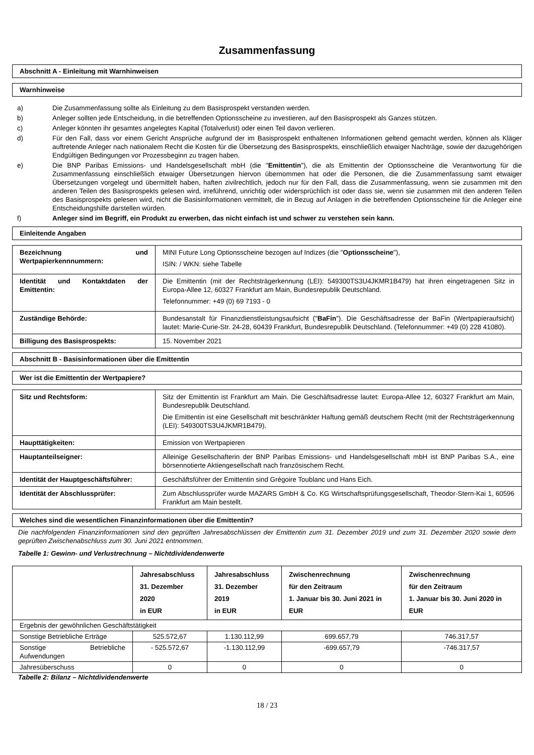Zusammenfassung
Abschnitt A - Einleitung mit Warnhinweisen
Warnhinweise
a) Die Zusammenfassung sollte als Einleitung zu dem Basisprospekt verstanden werden.
b) Anleger sollten jede Entscheidung, in die betreffenden Optionsscheine zu investieren, auf den Basisprospekt als Ganzes stützen.
c) Anleger könnten ihr gesamtes angelegtes Kapital (Totalverlust) oder einen Teil davon verlieren.
d) Für den Fall, dass vor einem Gericht Ansprüche aufgrund der im Basisprospekt enthaltenen Informationen geltend gemacht werden, können als Kläger auftretende Anleger nach nationalem Recht die Kosten für die Übersetzung des Basisprospekts, einschließlich etwaiger Nachträge, sowie der dazugehörigen Endgültigen Bedingungen vor Prozessbeginn zu tragen haben.
e) Die BNP Paribas Emissions- und Handelsgesellschaft mbH (die "Emittentin"), die als Emittentin der Optionsscheine die Verantwortung für die Zusammenfassung einschließlich etwaiger Übersetzungen hiervon übernommen hat oder die Personen, die die Zusammenfassung samt etwaiger Übersetzungen vorgelegt und übermittelt haben, haften zivilrechtlich, jedoch nur für den Fall, dass die Zusammenfassung, wenn sie zusammen mit den anderen Teilen des Basisprospekts gelesen wird, irreführend, unrichtig oder widersprüchlich ist oder dass sie, wenn sie zusammen mit den anderen Teilen des Basisprospekts gelesen wird, nicht die Basisinformationen vermittelt, die in Bezug auf Anlagen in die betreffenden Optionsscheine für die Anleger eine Entscheidungshilfe darstellen würden.
f) Anleger sind im Begriff, ein Produkt zu erwerben, das nicht einfach ist und schwer zu verstehen sein kann.
Einleitende Angaben
| Bezeichnung und Wertpapierkennnummern: | MINI Future Long Optionsscheine bezogen auf Indizes (die " Optionsscheine "), ISIN: / WKN: siehe Tabelle |
| Identität und Kontaktdaten der Emittentin: | Die Emittentin (mit der Rechtsträgerkennung (LEI): 549300TS3U4JKMR1B479) hat ihren eingetragenen Sitz in Europa-Allee 12, 60327 Frankfurt am Main, Bundesrepublik Deutschland. Telefonnummer: +49 (0) 69 7193 - 0 |
| Zuständige Behörde: | Bundesanstalt für Finanzdienstleistungsaufsicht (" BaFin "). Die Geschäftsadresse der BaFin (Wertpapieraufsicht) lautet: Marie-Curie-Str. 24-28, 60439 Frankfurt, Bundesrepublik Deutschland. (Telefonnummer: +49 (0) 228 41080). |
| Billigung des Basisprospekts: | 15. November 2021 |
Abschnitt B - Basisinformationen über die Emittentin
Wer ist die Emittentin der Wertpapiere?
| Sitz und Rechtsform: | Sitz der Emittentin ist Frankfurt am Main. Die Geschäftsadresse lautet: Europa-Allee 12, 60327 Frankfurt am Main, Bundesrepublik Deutschland. Die Emittentin ist eine Gesellschaft mit beschränkter Haftung gemäß deutschem Recht (mit der Rechtsträgerkennung (LEI): 549300TS3U4JKMR1B479). |
| Haupttätigkeiten: | Emission von Wertpapieren |
| Hauptanteilseigner: | Alleinige Gesellschafterin der BNP Paribas Emissions- und Handelsgesellschaft mbH ist BNP Paribas S.A., eine börsennotierte Aktiengesellschaft nach französischem Recht. |
| Identität der Hauptgeschäftsführer: | Geschäftsführer der Emittentin sind Grégoire Toublanc und Hans Eich. |
| Identität der Abschlussprüfer: | Zum Abschlussprüfer wurde MAZARS GmbH & Co. KG Wirtschaftsprüfungsgesellschaft, Theodor-Stern-Kai 1, 60596 Frankfurt am Main bestellt. |
Welches sind die wesentlichen Finanzinformationen über die Emittentin?
Die nachfolgenden Finanzinformationen sind den geprüften Jahresabschlüssen der Emittentin zum 31. Dezember 2019 und zum 31. Dezember 2020 sowie dem geprüften Zwischenabschluss zum 30. Juni 2021 entnommen.
Tabelle 1: Gewinn- und Verlustrechnung – Nichtdividendenwerte
| | Jahresabschluss 31. Dezember 2020 in EUR | Jahresabschluss 31. Dezember 2019 in EUR | Zwischenrechnung für den Zeitraum 1. Januar bis 30. Juni 2021 in EUR | Zwischenrechnung für den Zeitraum 1. Januar bis 30. Juni 2020 in EUR |
| --- | --- | --- | --- | --- |
| Ergebnis der gewöhnlichen Geschäftstätigkeit | | | | |
| Sonstige Betriebliche Erträge | 525.572,67 | 1.130.112,99 | 699.657,79 | 746.317,57 |
| Sonstige Betriebliche Aufwendungen | - 525.572,67 | -1.130.112,99 | -699.657,79 | -746.317,57 |
| Jahresüberschuss | 0 | 0 | 0 | 0 |
Tabelle 2: Bilanz – Nichtdividendenwerte
18 / 23